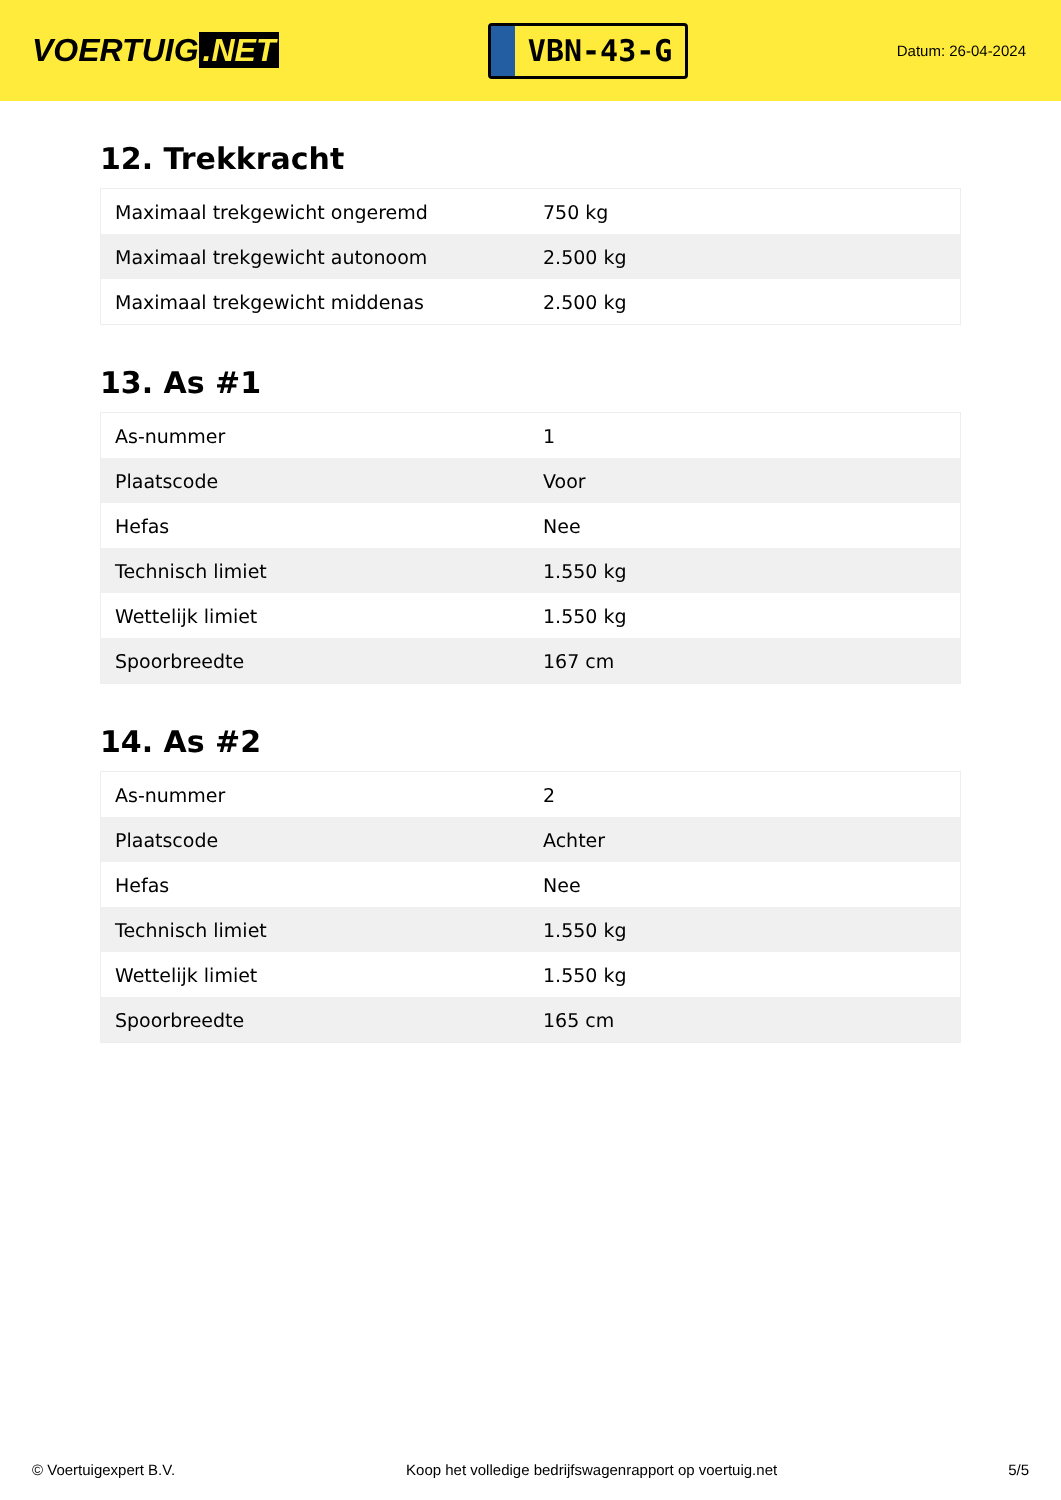VOERTUIG.NET
VBN-43-G
Datum: 26-04-2024
12. Trekkracht
| Maximaal trekgewicht ongeremd | 750 kg |
| Maximaal trekgewicht autonoom | 2.500 kg |
| Maximaal trekgewicht middenas | 2.500 kg |
13. As #1
| As-nummer | 1 |
| Plaatscode | Voor |
| Hefas | Nee |
| Technisch limiet | 1.550 kg |
| Wettelijk limiet | 1.550 kg |
| Spoorbreedte | 167 cm |
14. As #2
| As-nummer | 2 |
| Plaatscode | Achter |
| Hefas | Nee |
| Technisch limiet | 1.550 kg |
| Wettelijk limiet | 1.550 kg |
| Spoorbreedte | 165 cm |
© Voertuigexpert B.V. Koop het volledige bedrijfswagenrapport op voertuig.net 5/5